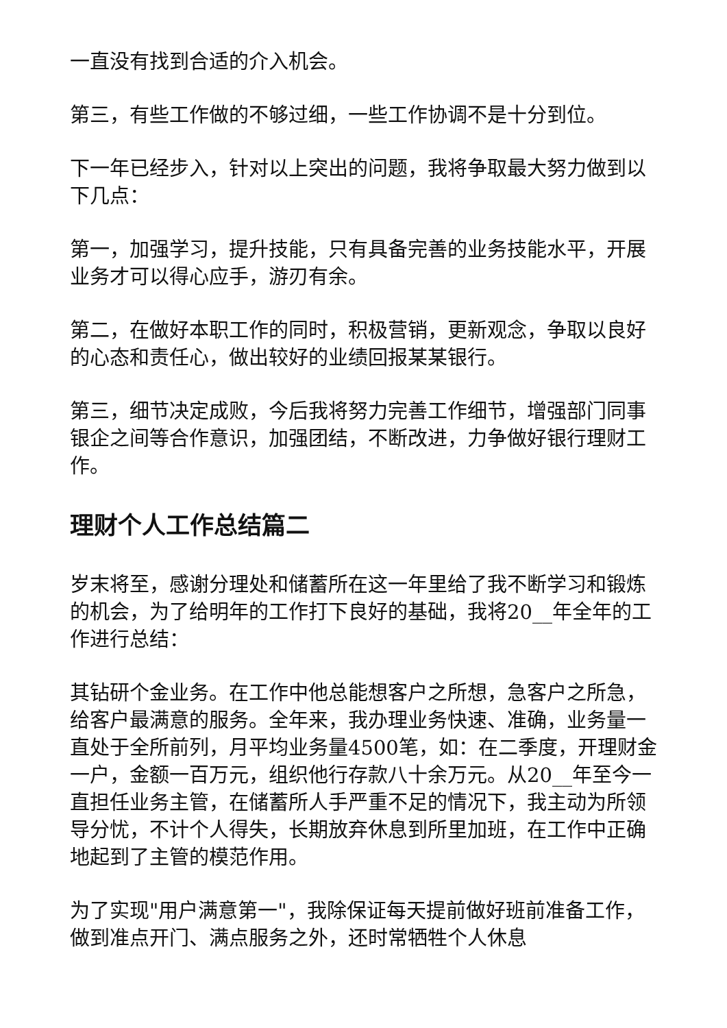一直没有找到合适的介入机会。
第三，有些工作做的不够过细，一些工作协调不是十分到位。
下一年已经步入，针对以上突出的问题，我将争取最大努力做到以下几点：
第一，加强学习，提升技能，只有具备完善的业务技能水平，开展业务才可以得心应手，游刃有余。
第二，在做好本职工作的同时，积极营销，更新观念，争取以良好的心态和责任心，做出较好的业绩回报某某银行。
第三，细节决定成败，今后我将努力完善工作细节，增强部门同事银企之间等合作意识，加强团结，不断改进，力争做好银行理财工作。
理财个人工作总结篇二
岁末将至，感谢分理处和储蓄所在这一年里给了我不断学习和锻炼的机会，为了给明年的工作打下良好的基础，我将20__年全年的工作进行总结：
其钻研个金业务。在工作中他总能想客户之所想，急客户之所急，给客户最满意的服务。全年来，我办理业务快速、准确，业务量一直处于全所前列，月平均业务量4500笔，如：在二季度，开理财金一户，金额一百万元，组织他行存款八十余万元。从20__年至今一直担任业务主管，在储蓄所人手严重不足的情况下，我主动为所领导分忧，不计个人得失，长期放弃休息到所里加班，在工作中正确地起到了主管的模范作用。
为了实现"用户满意第一"，我除保证每天提前做好班前准备工作，做到准点开门、满点服务之外，还时常牺牲个人休息